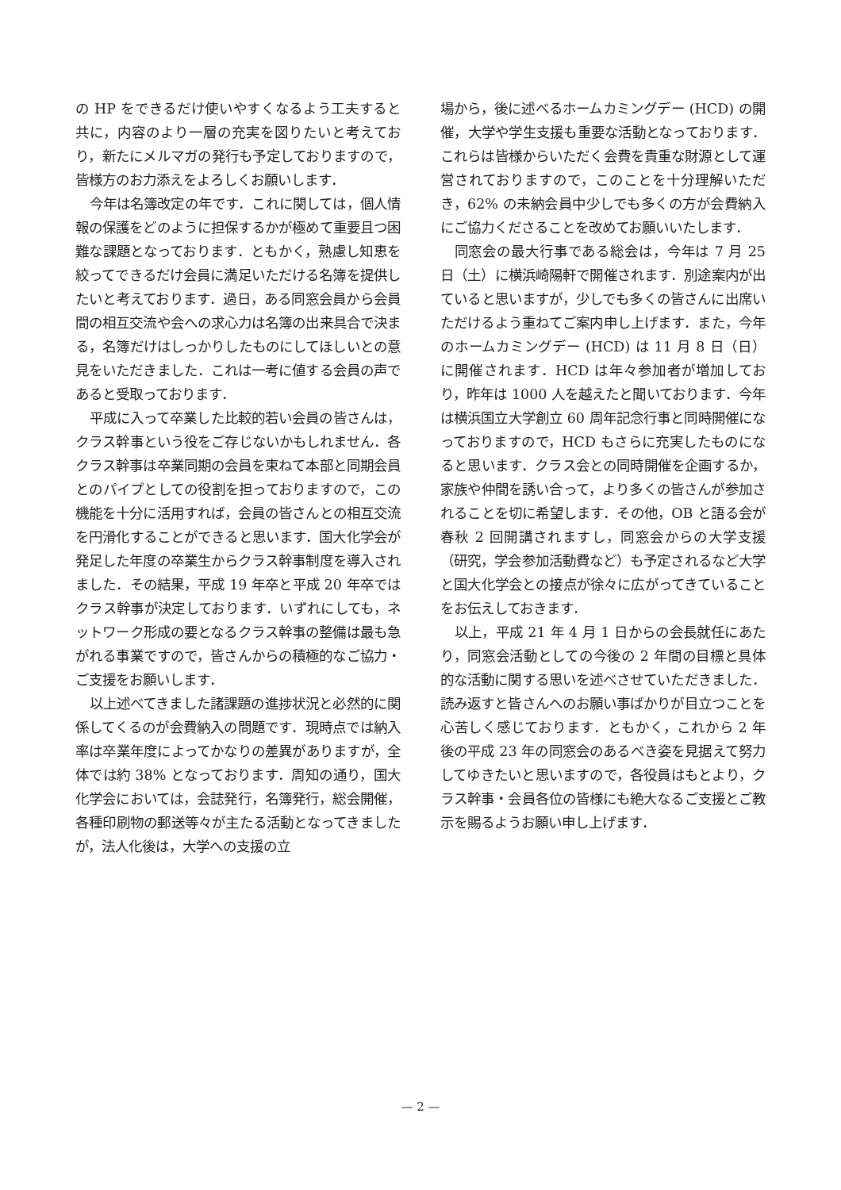の HP をできるだけ使いやすくなるよう工夫すると共に，内容のより一層の充実を図りたいと考えており，新たにメルマガの発行も予定しておりますので，皆様方のお力添えをよろしくお願いします．
今年は名簿改定の年です．これに関しては，個人情報の保護をどのように担保するかが極めて重要且つ困難な課題となっております．ともかく，熟慮し知恵を絞ってできるだけ会員に満足いただける名簿を提供したいと考えております．過日，ある同窓会員から会員間の相互交流や会への求心力は名簿の出来具合で決まる，名簿だけはしっかりしたものにしてほしいとの意見をいただきました．これは一考に値する会員の声であると受取っております．
平成に入って卒業した比較的若い会員の皆さんは，クラス幹事という役をご存じないかもしれません．各クラス幹事は卒業同期の会員を束ねて本部と同期会員とのパイプとしての役割を担っておりますので，この機能を十分に活用すれば，会員の皆さんとの相互交流を円滑化することができると思います．国大化学会が発足した年度の卒業生からクラス幹事制度を導入されました．その結果，平成 19 年卒と平成 20 年卒ではクラス幹事が決定しております．いずれにしても，ネットワーク形成の要となるクラス幹事の整備は最も急がれる事業ですので，皆さんからの積極的なご協力・ご支援をお願いします．
以上述べてきました諸課題の進捗状況と必然的に関係してくるのが会費納入の問題です．現時点では納入率は卒業年度によってかなりの差異がありますが，全体では約 38% となっております．周知の通り，国大化学会においては，会誌発行，名簿発行，総会開催，各種印刷物の郵送等々が主たる活動となってきましたが，法人化後は，大学への支援の立
場から，後に述べるホームカミングデー (HCD) の開催，大学や学生支援も重要な活動となっております．これらは皆様からいただく会費を貴重な財源として運営されておりますので，このことを十分理解いただき，62% の未納会員中少しでも多くの方が会費納入にご協力くださることを改めてお願いいたします．
同窓会の最大行事である総会は，今年は 7 月 25 日（土）に横浜崎陽軒で開催されます．別途案内が出ていると思いますが，少しでも多くの皆さんに出席いただけるよう重ねてご案内申し上げます．また，今年のホームカミングデー (HCD) は 11 月 8 日（日）に開催されます．HCD は年々参加者が増加しており，昨年は 1000 人を越えたと聞いております．今年は横浜国立大学創立 60 周年記念行事と同時開催になっておりますので，HCD もさらに充実したものになると思います．クラス会との同時開催を企画するか，家族や仲間を誘い合って，より多くの皆さんが参加されることを切に希望します．その他，OB と語る会が春秋 2 回開講されますし，同窓会からの大学支援（研究，学会参加活動費など）も予定されるなど大学と国大化学会との接点が徐々に広がってきていることをお伝えしておきます．
以上，平成 21 年 4 月 1 日からの会長就任にあたり，同窓会活動としての今後の 2 年間の目標と具体的な活動に関する思いを述べさせていただきました．読み返すと皆さんへのお願い事ばかりが目立つことを心苦しく感じております．ともかく，これから 2 年後の平成 23 年の同窓会のあるべき姿を見据えて努力してゆきたいと思いますので，各役員はもとより，クラス幹事・会員各位の皆様にも絶大なるご支援とご教示を賜るようお願い申し上げます．
— 2 —